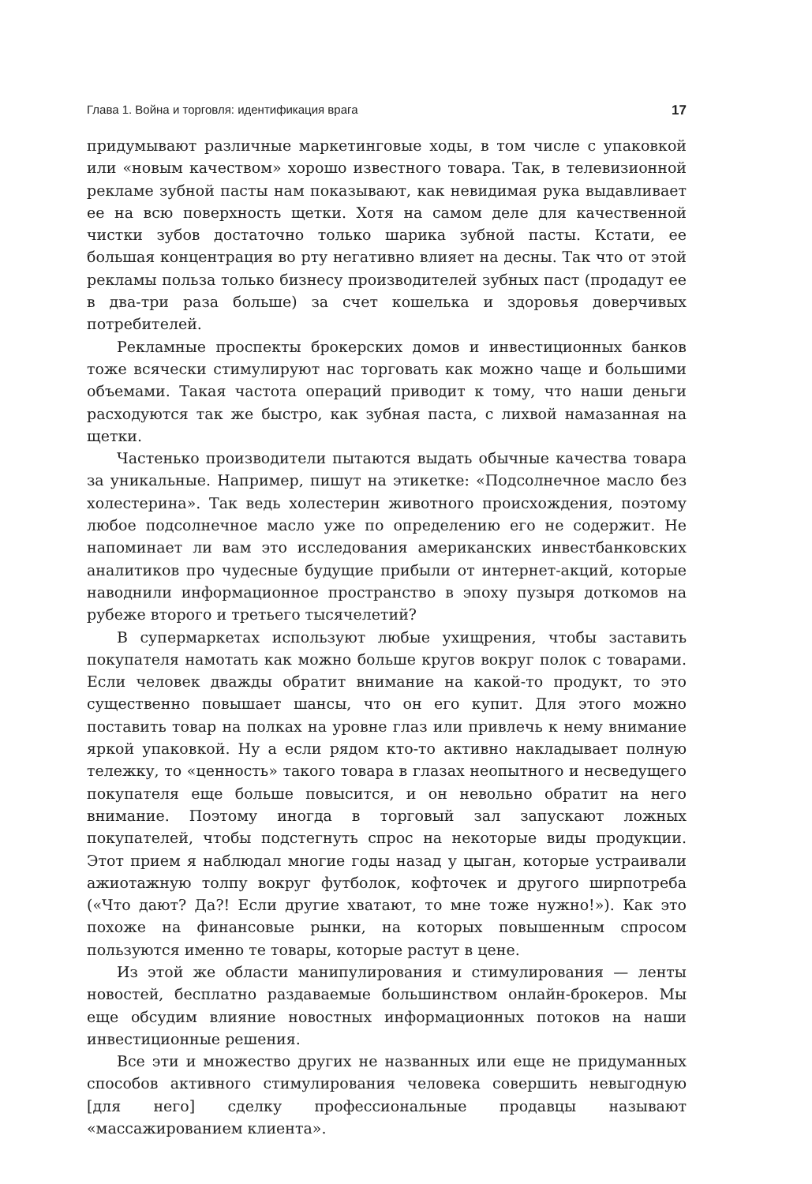Глава 1. Война и торговля: идентификация врага 17
придумывают различные маркетинговые ходы, в том числе с упаковкой или «новым качеством» хорошо известного товара. Так, в телевизионной рекламе зубной пасты нам показывают, как невидимая рука выдавливает ее на всю поверхность щетки. Хотя на самом деле для качественной чистки зубов достаточно только шарика зубной пасты. Кстати, ее большая концентрация во рту негативно влияет на десны. Так что от этой рекламы польза только бизнесу производителей зубных паст (продадут ее в два-три раза больше) за счет кошелька и здоровья доверчивых потребителей.
Рекламные проспекты брокерских домов и инвестиционных банков тоже всячески стимулируют нас торговать как можно чаще и большими объемами. Такая частота операций приводит к тому, что наши деньги расходуются так же быстро, как зубная паста, с лихвой намазанная на щетки.
Частенько производители пытаются выдать обычные качества товара за уникальные. Например, пишут на этикетке: «Подсолнечное масло без холестерина». Так ведь холестерин животного происхождения, поэтому любое подсолнечное масло уже по определению его не содержит. Не напоминает ли вам это исследования американских инвестбанковских аналитиков про чудесные будущие прибыли от интернет-акций, которые наводнили информационное пространство в эпоху пузыря доткомов на рубеже второго и третьего тысячелетий?
В супермаркетах используют любые ухищрения, чтобы заставить покупателя намотать как можно больше кругов вокруг полок с товарами. Если человек дважды обратит внимание на какой-то продукт, то это существенно повышает шансы, что он его купит. Для этого можно поставить товар на полках на уровне глаз или привлечь к нему внимание яркой упаковкой. Ну а если рядом кто-то активно накладывает полную тележку, то «ценность» такого товара в глазах неопытного и несведущего покупателя еще больше повысится, и он невольно обратит на него внимание. Поэтому иногда в торговый зал запускают ложных покупателей, чтобы подстегнуть спрос на некоторые виды продукции. Этот прием я наблюдал многие годы назад у цыган, которые устраивали ажиотажную толпу вокруг футболок, кофточек и другого ширпотреба («Что дают? Да?! Если другие хватают, то мне тоже нужно!»). Как это похоже на финансовые рынки, на которых повышенным спросом пользуются именно те товары, которые растут в цене.
Из этой же области манипулирования и стимулирования — ленты новостей, бесплатно раздаваемые большинством онлайн-брокеров. Мы еще обсудим влияние новостных информационных потоков на наши инвестиционные решения.
Все эти и множество других не названных или еще не придуманных способов активного стимулирования человека совершить невыгодную [для него] сделку профессиональные продавцы называют «массажированием клиента».